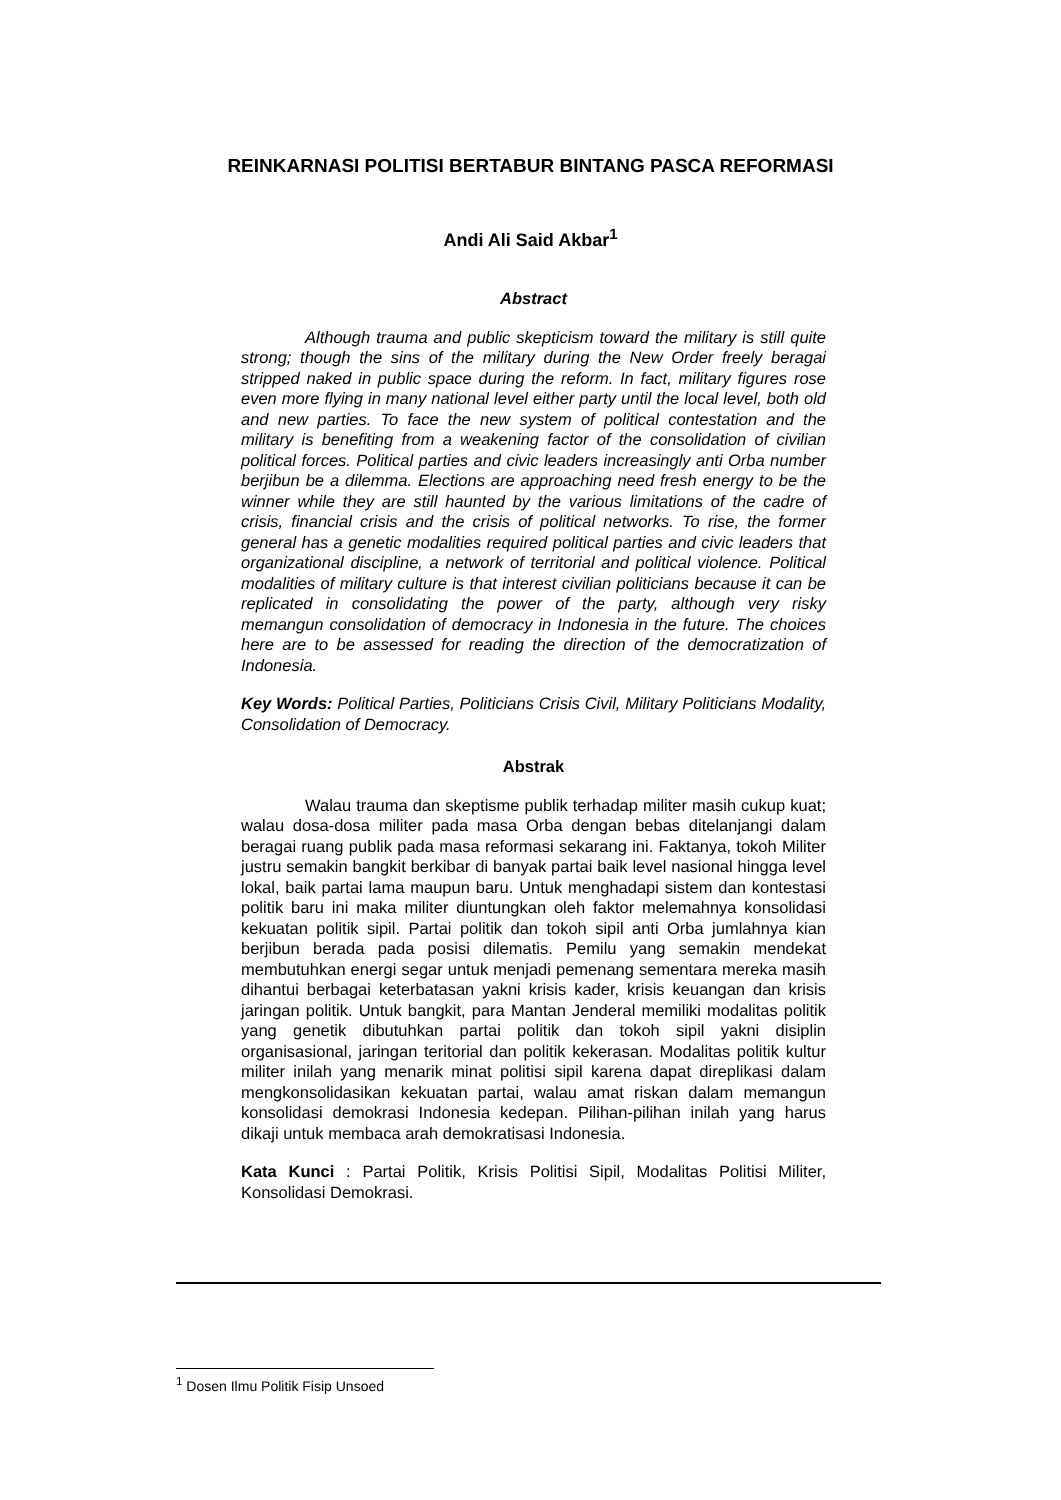REINKARNASI POLITISI BERTABUR BINTANG PASCA REFORMASI
Andi Ali Said Akbar<sup>1</sup>
Abstract
Although trauma and public skepticism toward the military is still quite strong; though the sins of the military during the New Order freely beragai stripped naked in public space during the reform. In fact, military figures rose even more flying in many national level either party until the local level, both old and new parties. To face the new system of political contestation and the military is benefiting from a weakening factor of the consolidation of civilian political forces. Political parties and civic leaders increasingly anti Orba number berjibun be a dilemma. Elections are approaching need fresh energy to be the winner while they are still haunted by the various limitations of the cadre of crisis, financial crisis and the crisis of political networks. To rise, the former general has a genetic modalities required political parties and civic leaders that organizational discipline, a network of territorial and political violence. Political modalities of military culture is that interest civilian politicians because it can be replicated in consolidating the power of the party, although very risky memangun consolidation of democracy in Indonesia in the future. The choices here are to be assessed for reading the direction of the democratization of Indonesia.
Key Words: Political Parties, Politicians Crisis Civil, Military Politicians Modality, Consolidation of Democracy.
Abstrak
Walau trauma dan skeptisme publik terhadap militer masih cukup kuat; walau dosa-dosa militer pada masa Orba dengan bebas ditelanjangi dalam beragai ruang publik pada masa reformasi sekarang ini. Faktanya, tokoh Militer justru semakin bangkit berkibar di banyak partai baik level nasional hingga level lokal, baik partai lama maupun baru. Untuk menghadapi sistem dan kontestasi politik baru ini maka militer diuntungkan oleh faktor melemahnya konsolidasi kekuatan politik sipil. Partai politik dan tokoh sipil anti Orba jumlahnya kian berjibun berada pada posisi dilematis. Pemilu yang semakin mendekat membutuhkan energi segar untuk menjadi pemenang sementara mereka masih dihantui berbagai keterbatasan yakni krisis kader, krisis keuangan dan krisis jaringan politik. Untuk bangkit, para Mantan Jenderal memiliki modalitas politik yang genetik dibutuhkan partai politik dan tokoh sipil yakni disiplin organisasional, jaringan teritorial dan politik kekerasan. Modalitas politik kultur militer inilah yang menarik minat politisi sipil karena dapat direplikasi dalam mengkonsolidasikan kekuatan partai, walau amat riskan dalam memangun konsolidasi demokrasi Indonesia kedepan. Pilihan-pilihan inilah yang harus dikaji untuk membaca arah demokratisasi Indonesia.
Kata Kunci : Partai Politik, Krisis Politisi Sipil, Modalitas Politisi Militer, Konsolidasi Demokrasi.
<sup>1</sup> Dosen Ilmu Politik Fisip Unsoed